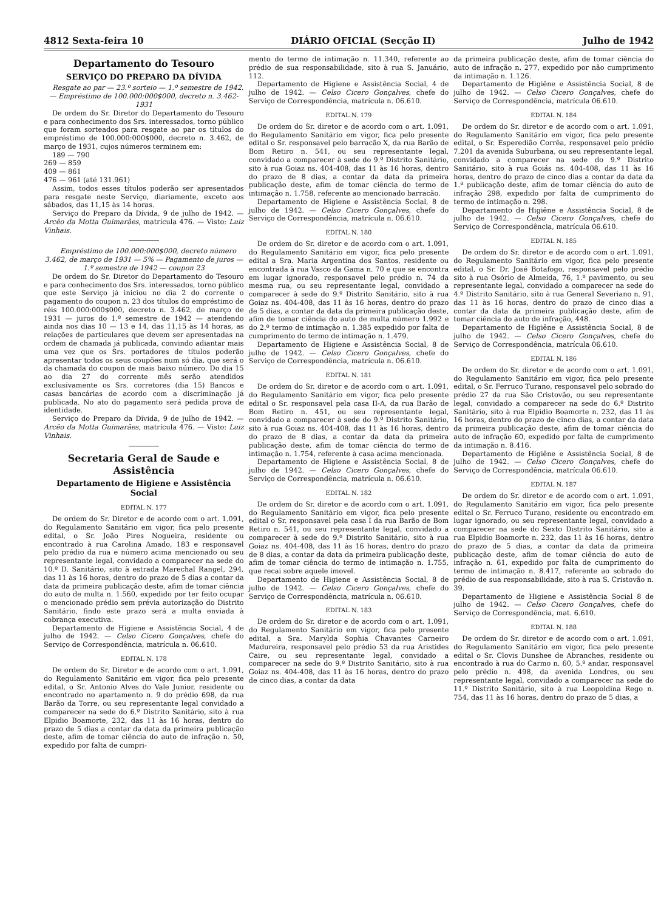4812 Sexta-feira 10 DIÁRIO OFICIAL (Secção II) Julho de 1942
Departamento do Tesouro
SERVIÇO DO PREPARO DA DÍVIDA
Resgate ao par — 23.º sorteio — 1.º semestre de 1942. — Empréstimo de 100.000:000$000, decreto n. 3.462-1931
De ordem do Sr. Diretor do Departamento do Tesouro e para conhecimento dos Srs. interessados, torno público que foram sorteados para resgate ao par os títulos do empréstimo de 100.000:000$000, decreto n. 3.462, de março de 1931, cujos números terminem em:
189 — 790
269 — 859
409 — 861
476 — 961 (até 131.961)
Assim, todos esses títulos poderão ser apresentados para resgate neste Serviço, diariamente, exceto aos sábados, das 11,15 às 14 horas.
Serviço do Preparo da Dívida, 9 de julho de 1942. — Arcêo da Motta Guimarães, matrícula 476. — Visto: Luiz Vinhais.
Empréstimo de 100.000:000$000, decreto número 3.462, de março de 1931 — 5% — Pagamento de juros — 1.º semestre de 1942 — coupon 23
De ordem do Sr. Diretor do Departamento do Tesouro e para conhecimento dos Srs. interessados, torno público que este Serviço já iniciou no dia 2 do corrente o pagamento do coupon n. 23 dos títulos do empréstimo de réis 100.000:000$000, decreto n. 3.462, de março de 1931 — juros do 1.º semestre de 1942 — atendendo ainda nos dias 10 — 13 e 14, das 11,15 às 14 horas, as relações de particulares que devem ser apresentadas na ordem de chamada já publicada, convindo adiantar mais uma vez que os Srs. portadores de títulos poderão apresentar todos os seus coupões num só dia, que será o da chamada do coupon de mais baixo número. Do dia 15 ao dia 27 do corrente mês serão atendidos exclusivamente os Srs. corretores (dia 15) Bancos e casas bancárias de acordo com a discriminação já publicada. No ato do pagamento será pedida prova de identidade.
Serviço do Preparo da Dívida, 9 de julho de 1942. — Arcêo da Motta Guimarães, matrícula 476. — Visto: Luiz Vinhais.
Secretaria Geral de Saude e Assistência
Departamento de Higiene e Assistência Social
EDITAL N. 177
De ordem do Sr. Diretor e de acordo com o art. 1.091, do Regulamento Sanitário em vigor, fica pelo presente edital, o Sr. João Pires Nogueira, residente ou encontrado à rua Carolina Amado, 183 e responsavel pelo prédio da rua e número acima mencionado ou seu representante legal, convidado a comparecer na sede do 10.º D. Sanitário, sito à estrada Marechal Rangel, 294, das 11 às 16 horas, dentro do prazo de 5 dias a contar da data da primeira publicação deste, afim de tomar ciência do auto de multa n. 1.560, expedido por ter feito ocupar o mencionado prédio sem prévia autorização do Distrito Sanitário, findo este prazo será a multa enviada à cobrança executiva.
Departamento de Higiene e Assistência Social, 4 de julho de 1942. — Celso Cicero Gonçalves, chefe do Serviço de Correspondência, matrícula n. 06.610.
EDITAL N. 178
De ordem do Sr. Diretor e de acordo com o art. 1.091, do Regulamento Sanitário em vigor, fica pelo presente edital, o Sr. Antonio Alves do Vale Junior, residente ou encontrado no apartamento n. 9 do prédio 698, da rua Barão da Torre, ou seu representante legal convidado a comparecer na sede do 6.º Distrito Sanitário, sito à rua Elpidio Boamorte, 232, das 11 às 16 horas, dentro do prazo de 5 dias a contar da data da primeira publicação deste, afim de tomar ciência do auto de infração n. 50, expedido por falta de cumpri-
mento do termo de intimação n. 11.340, referente ao prédio de sua responsabilidade, sito à rua S. Januário, 112.
Departamento de Higiene e Assistência Social, 4 de julho de 1942. — Celso Cicero Gonçalves, chefe do Serviço de Correspondência, matrícula n. 06.610.
EDITAL N. 179
De ordem do Sr. diretor e de acordo com o art. 1.091, do Regulamento Sanitário em vigor, fica pelo presente edital o Sr. responsavel pelo barracão X, da rua Barão de Bom Retiro n. 541, ou seu representante legal, convidado a comparecer à sede do 9.º Distrito Sanitário, sito à rua Goiaz ns. 404-408, das 11 às 16 horas, dentro do prazo de 8 dias, a contar da data da primeira publicação deste, afim de tomar ciência do termo de intimação n. 1.758, referente ao mencionado barracão.
Departamento de Higiene e Assistência Social, 8 de julho de 1942. — Celso Cicero Gonçalves, chefe do Serviço de Correspondência, matrícula n. 06.610.
EDITAL N. 180
De ordem do Sr. diretor e de acordo com o art. 1.091, do Regulamento Sanitário em vigor, fica pelo presente edital a Sra. Maria Argentina dos Santos, residente ou encontrada à rua Vasco da Gama n. 70 e que se encontra em lugar ignorado, responsavel pelo prédio n. 74 da mesma rua, ou seu representante legal, convidado a comparecer à sede do 9.º Distrito Sanitário, sito à rua Goiaz ns. 404-408, das 11 às 16 horas, dentro do prazo de 5 dias, a contar da data da primeira publicação deste, afim de tomar ciência do auto de multa número 1.992 e do 2.º termo de intimação n. 1.385 expedido por falta de cumprimento do termo de intimação n. 1.479.
Departamento de Higiene e Assistência Social, 8 de julho de 1942. — Celso Cicero Gonçalves, chefe do Serviço de Correspondência, matrícula n. 06.610.
EDITAL N. 181
De ordem do Sr. diretor e de acordo com o art. 1.091, do Regulamento Sanitário em vigor, fica pelo presente edital o Sr. responsavel pela casa II-A, da rua Barão de Bom Retiro n. 451, ou seu representante legal, convidado a comparecer à sede do 9.º Distrito Sanitário, sito à rua Goiaz ns. 404-408, das 11 às 16 horas, dentro do prazo de 8 dias, a contar da data da primeira publicação deste, afim de tomar ciência do termo de intimação n. 1.754, referente à casa acima mencionada.
Departamento de Higiene e Assistência Social, 8 de julho de 1942. — Celso Cicero Gonçalves, chefe do Serviço de Correspondência, matrícula n. 06.610.
EDITAL N. 182
De ordem do Sr. diretor e de acordo com o art. 1.091, do Regulamento Sanitário em vigor, fica pelo presente edital o Sr. responsavel pela casa I da rua Barão de Bom Retiro n. 541, ou seu representante legal, convidado a comparecer à sede do 9.º Distrito Sanitário, sito à rua Goiaz ns. 404-408, das 11 às 16 horas, dentro do prazo de 8 dias, a contar da data da primeira publicação deste, afim de tomar ciência do termo de intimação n. 1.755, que recai sobre aquele imovel.
Departamento de Higiene e Assistência Social, 8 de julho de 1942. — Celso Cicero Gonçalves, chefe do Serviço de Correspondência, matrícula n. 06.610.
EDITAL N. 183
De ordem do Sr. diretor e de acordo com o art. 1.091, do Regulamento Sanitário em vigor, fica pelo presente edital, a Sra. Marylda Sophia Chavantes Carneiro Madureira, responsavel pelo prédio 53 da rua Aristides Caire, ou seu representante legal, convidado a comparecer na sede do 9.º Distrito Sanitário, sito à rua Goiaz ns. 404-408, das 11 às 16 horas, dentro do prazo de cinco dias, a contar da data
da primeira publicação deste, afim de tomar ciência do auto de infração n. 277, expedido por não cumprimento da intimação n. 1.126.
Departamento de Higiêne e Assistência Social, 8 de julho de 1942. — Celso Cicero Gonçalves, chefe do Serviço de Correspondência, matrícula 06.610.
EDITAL N. 184
De ordem do Sr. diretor e de acordo com o art. 1.091, do Regulamento Sanitário em vigor, fica pelo presente edital, o Sr. Esperedião Corrêa, responsavel pelo prédio 7.201 da avenida Suburbana, ou seu representante legal, convidado a comparecer na sede do 9.º Distrito Sanitário, sito à rua Goiás ns. 404-408, das 11 às 16 horas, dentro do prazo de cinco dias a contar da data da 1.ª publicação deste, afim de tomar ciência do auto de infração 298, expedido por falta de cumprimento do termo de intimação n. 298.
Departamento de Higiêne e Assistência Social, 8 de julho de 1942. — Celso Cicero Gonçalves, chefe do Serviço de Correspondência, matrícula 06.610.
EDITAL N. 185
De ordem do Sr. diretor e de acordo com o art. 1.091, do Regulamento Sanitário em vigor, fica pelo presente edital, o Sr. Dr. José Botafogo, responsavel pelo prédio sito à rua Osório de Almeida, 76, 1.º pavimento, ou seu representante legal, convidado a comparecer na sede do 4.º Distrito Sanitário, sito à rua General Severiano n. 91, das 11 às 16 horas, dentro do prazo de cinco dias a contar da data da primeira publicação deste, afim de tomar ciência do auto de infração, 448.
Departamento de Higiêne e Assistência Social, 8 de julho de 1942. — Celso Cicero Gonçalves, chefe do Serviço de Correspondência, matrícula 06.610.
EDITAL N. 186
De ordem do Sr. diretor e de acordo com o art. 1.091, do Regulamento Sanitário em vigor, fica pelo presente edital, o Sr. Ferruco Turano, responsavel pelo sobrado do prédio 27 da rua São Cristovão, ou seu representante legal, convidado a comparecer na sede do 6.º Distrito Sanitário, sito à rua Elpidio Boamorte n. 232, das 11 às 16 horas, dentro do prazo de cinco dias, a contar da data da primeira publicação deste, afim de tomar ciência do auto de infração 60, expedido por falta de cumprimento da intimação n. 8.416.
Departamento de Higiêne e Assistência Social, 8 de julho de 1942. — Celso Cicero Gonçalves, chefe do Serviço de Correspondência, matrícula 06.610.
EDITAL N. 187
De ordem do Sr. diretor e de acordo com o art. 1.091, do Regulamento Sanitário em vigor, fica pelo presente edital o Sr. Ferruco Turano, residente ou encontrado em lugar ignorado, ou seu representante legal, convidado a comparecer na sede do Sexto Distrito Sanitário, sito à rua Elpidio Boamorte n. 232, das 11 às 16 horas, dentro do prazo de 5 dias, a contar da data da primeira publicação deste, afim de tomar ciência do auto de infração n. 61, expedido por falta de cumprimento do termo de intimação n. 8.417, referente ao sobrado do prédio de sua responsabilidade, sito à rua S. Cristovão n. 39.
Departamento de Higiene e Assistência Social 8 de julho de 1942. — Celso Cicero Gonçalves, chefe do Serviço de Correspondência, mat. 6.610.
EDITAL N. 188
De ordem do Sr. diretor e de acordo com o art. 1.091, do Regulamento Sanitário em vigor, fica pelo presente edital o Sr. Clovis Dunshee de Abranches, residente ou encontrado à rua do Carmo n. 60, 5.º andar, responsavel pelo prédio n. 498, da avenida Londres, ou seu representante legal, convidado a comparecer na sede do 11.º Distrito Sanitário, sito à rua Leopoldina Rego n. 754, das 11 às 16 horas, dentro do prazo de 5 dias, a